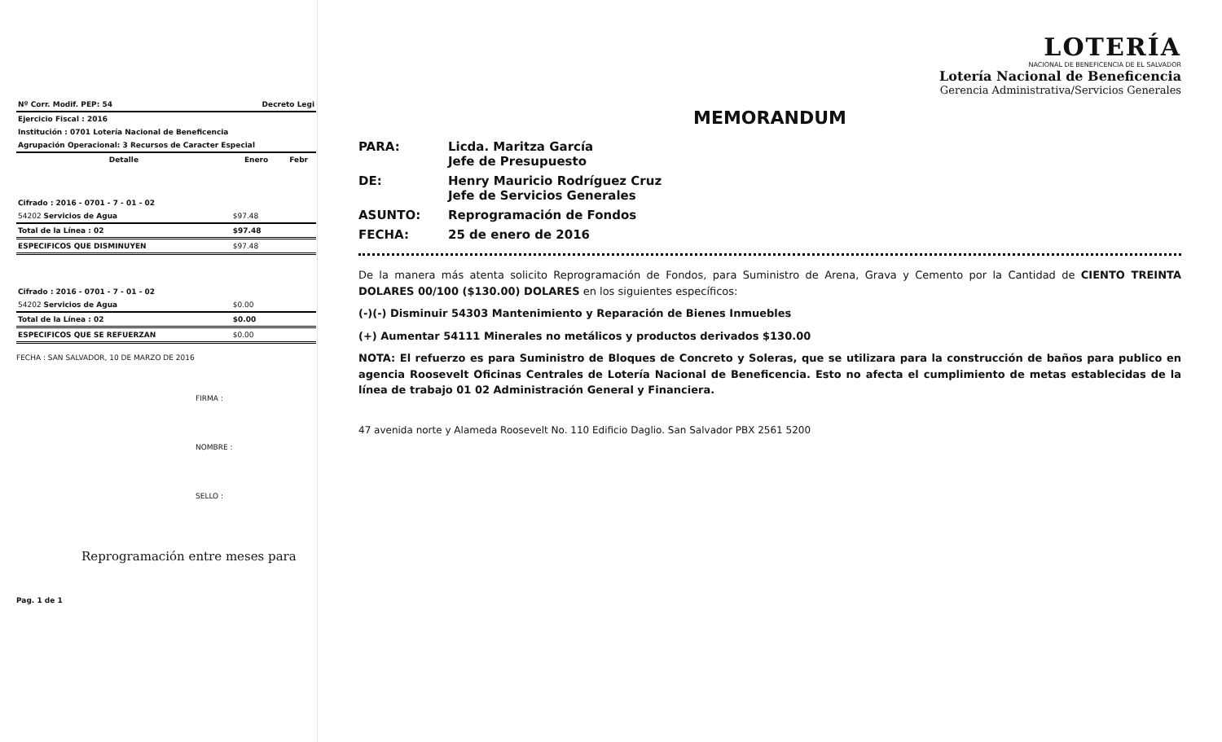| Nº Corr. Modif. PEP: 54 | Decreto Legi | |
| Ejercicio Fiscal : 2016 | | |
| Institución : 0701 Lotería Nacional de Beneficencia | | |
| Agrupación Operacional: 3 Recursos de Caracter Especial | | |
| Detalle | Enero | Febr |
| Cifrado : 2016 - 0701 - 7 - 01 - 02 | | |
| 54202 Servicios de Agua | $97.48 | |
| Total de la Línea : 02 | $97.48 | |
| ESPECIFICOS QUE DISMINUYEN | $97.48 | |
| Cifrado : 2016 - 0701 - 7 - 01 - 02 | | |
| 54202 Servicios de Agua | $0.00 | |
| Total de la Línea : 02 | $0.00 | |
| ESPECIFICOS QUE SE REFUERZAN | $0.00 | |
FECHA : SAN SALVADOR, 10 DE MARZO DE 2016
FIRMA :
NOMBRE :
SELLO :
Reprogramación entre meses para
Pag. 1 de 1
LOTERÍA
NACIONAL DE BENEFICENCIA DE EL SALVADOR
Lotería Nacional de Beneficencia
Gerencia Administrativa/Servicios Generales
MEMORANDUM
PARA: Licda. Maritza García
Jefe de Presupuesto
DE: Henry Mauricio Rodríguez Cruz
Jefe de Servicios Generales
ASUNTO: Reprogramación de Fondos
FECHA: 25 de enero de 2016
De la manera más atenta solicito Reprogramación de Fondos, para Suministro de Arena, Grava y Cemento por la Cantidad de CIENTO TREINTA DOLARES 00/100 ($130.00) DOLARES en los siguientes específicos:
(-)(-) Disminuir 54303 Mantenimiento y Reparación de Bienes Inmuebles
(+) Aumentar 54111 Minerales no metálicos y productos derivados $130.00
NOTA: El refuerzo es para Suministro de Bloques de Concreto y Soleras, que se utilizara para la construcción de baños para publico en agencia Roosevelt Oficinas Centrales de Lotería Nacional de Beneficencia. Esto no afecta el cumplimiento de metas establecidas de la línea de trabajo 01 02 Administración General y Financiera.
47 avenida norte y Alameda Roosevelt No. 110 Edificio Daglio. San Salvador PBX 2561 5200